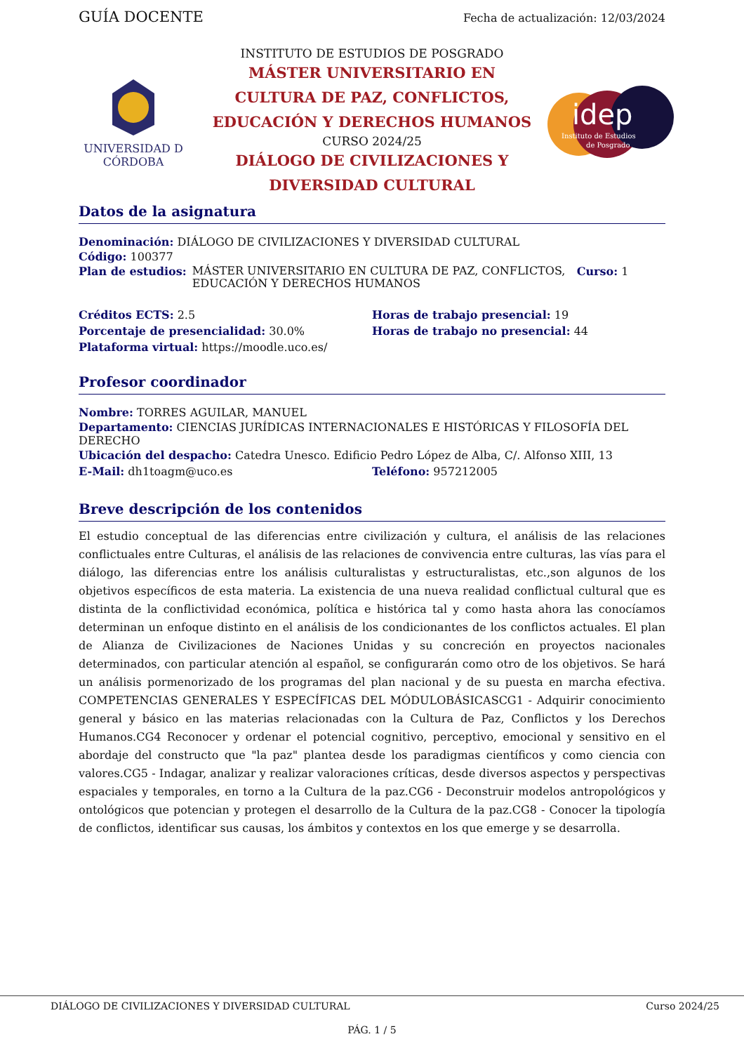GUÍA DOCENTE
Fecha de actualización: 12/03/2024
UNIVERSIDAD D CÓRDOBA
INSTITUTO DE ESTUDIOS DE POSGRADO
MÁSTER UNIVERSITARIO EN
CULTURA DE PAZ, CONFLICTOS,
EDUCACIÓN Y DERECHOS HUMANOS
CURSO 2024/25
DIÁLOGO DE CIVILIZACIONES Y
DIVERSIDAD CULTURAL
idep
Instituto de Estudios
de Posgrado
Datos de la asignatura
Denominación: DIÁLOGO DE CIVILIZACIONES Y DIVERSIDAD CULTURAL
Código: 100377
Plan de estudios: MÁSTER UNIVERSITARIO EN CULTURA DE PAZ, CONFLICTOS, EDUCACIÓN Y DERECHOS HUMANOS Curso: 1
Créditos ECTS: 2.5 Horas de trabajo presencial: 19
Porcentaje de presencialidad: 30.0%
Horas de trabajo no presencial: 44
Plataforma virtual: https://moodle.uco.es/
Profesor coordinador
Nombre: TORRES AGUILAR, MANUEL
Departamento: CIENCIAS JURÍDICAS INTERNACIONALES E HISTÓRICAS Y FILOSOFÍA DEL DERECHO
Ubicación del despacho: Catedra Unesco. Edificio Pedro López de Alba, C/. Alfonso XIII, 13
E-Mail: dh1toagm@uco.es Teléfono: 957212005
Breve descripción de los contenidos
El estudio conceptual de las diferencias entre civilización y cultura, el análisis de las relaciones conflictuales entre Culturas, el análisis de las relaciones de convivencia entre culturas, las vías para el diálogo, las diferencias entre los análisis culturalistas y estructuralistas, etc.,son algunos de los objetivos específicos de esta materia. La existencia de una nueva realidad conflictual cultural que es distinta de la conflictividad económica, política e histórica tal y como hasta ahora las conocíamos determinan un enfoque distinto en el análisis de los condicionantes de los conflictos actuales. El plan de Alianza de Civilizaciones de Naciones Unidas y su concreción en proyectos nacionales determinados, con particular atención al español, se configurarán como otro de los objetivos. Se hará un análisis pormenorizado de los programas del plan nacional y de su puesta en marcha efectiva. COMPETENCIAS GENERALES Y ESPECÍFICAS DEL MÓDULOBÁSICASCG1 - Adquirir conocimiento general y básico en las materias relacionadas con la Cultura de Paz, Conflictos y los Derechos Humanos.CG4 Reconocer y ordenar el potencial cognitivo, perceptivo, emocional y sensitivo en el abordaje del constructo que "la paz" plantea desde los paradigmas científicos y como ciencia con valores.CG5 - Indagar, analizar y realizar valoraciones críticas, desde diversos aspectos y perspectivas espaciales y temporales, en torno a la Cultura de la paz.CG6 - Deconstruir modelos antropológicos y ontológicos que potencian y protegen el desarrollo de la Cultura de la paz.CG8 - Conocer la tipología de conflictos, identificar sus causas, los ámbitos y contextos en los que emerge y se desarrolla.
DIÁLOGO DE CIVILIZACIONES Y DIVERSIDAD CULTURAL Curso 2024/25
PÁG. 1 / 5